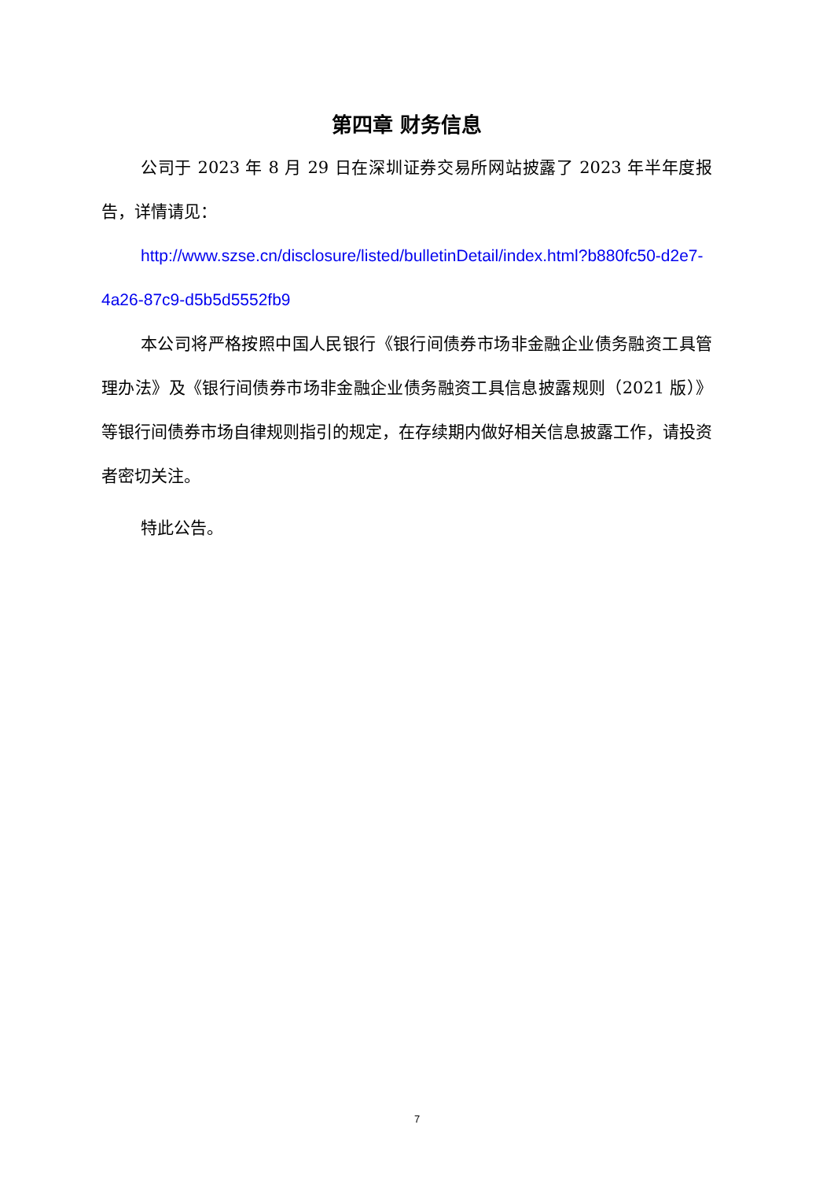第四章 财务信息
公司于 2023 年 8 月 29 日在深圳证券交易所网站披露了 2023 年半年度报告，详情请见：
http://www.szse.cn/disclosure/listed/bulletinDetail/index.html?b880fc50-d2e7-4a26-87c9-d5b5d5552fb9
本公司将严格按照中国人民银行《银行间债券市场非金融企业债务融资工具管理办法》及《银行间债券市场非金融企业债务融资工具信息披露规则（2021 版）》等银行间债券市场自律规则指引的规定，在存续期内做好相关信息披露工作，请投资者密切关注。
特此公告。
7